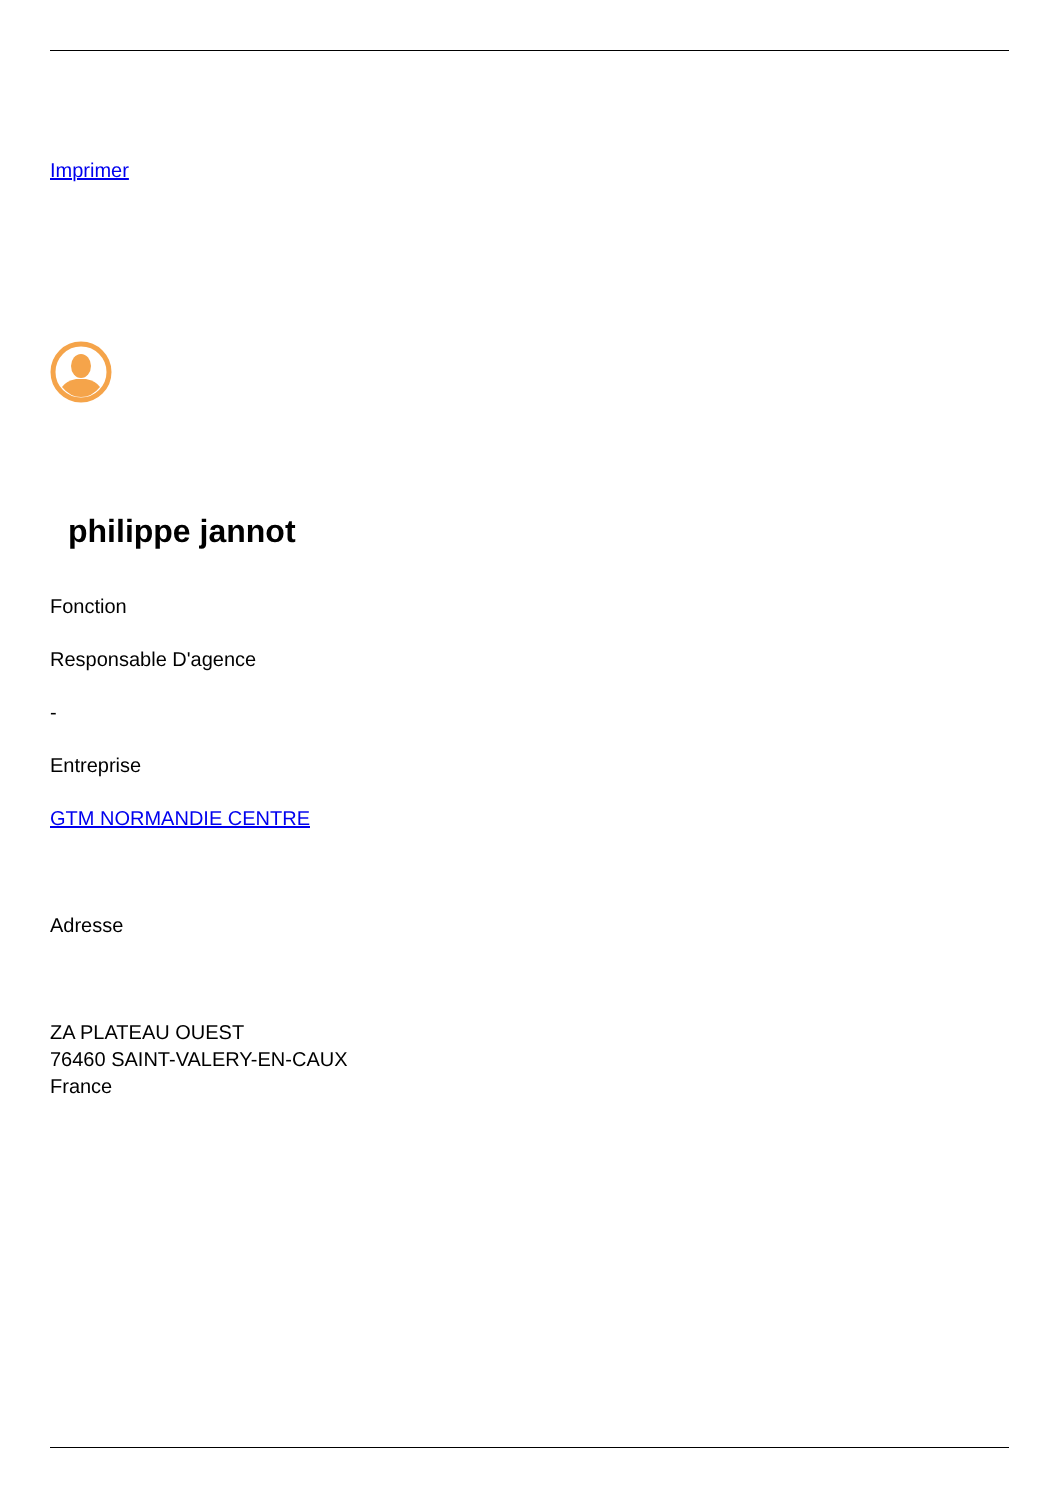Imprimer
philippe jannot
Fonction
Responsable D'agence
-
Entreprise
GTM NORMANDIE CENTRE
Adresse
ZA PLATEAU OUEST
76460 SAINT-VALERY-EN-CAUX
France